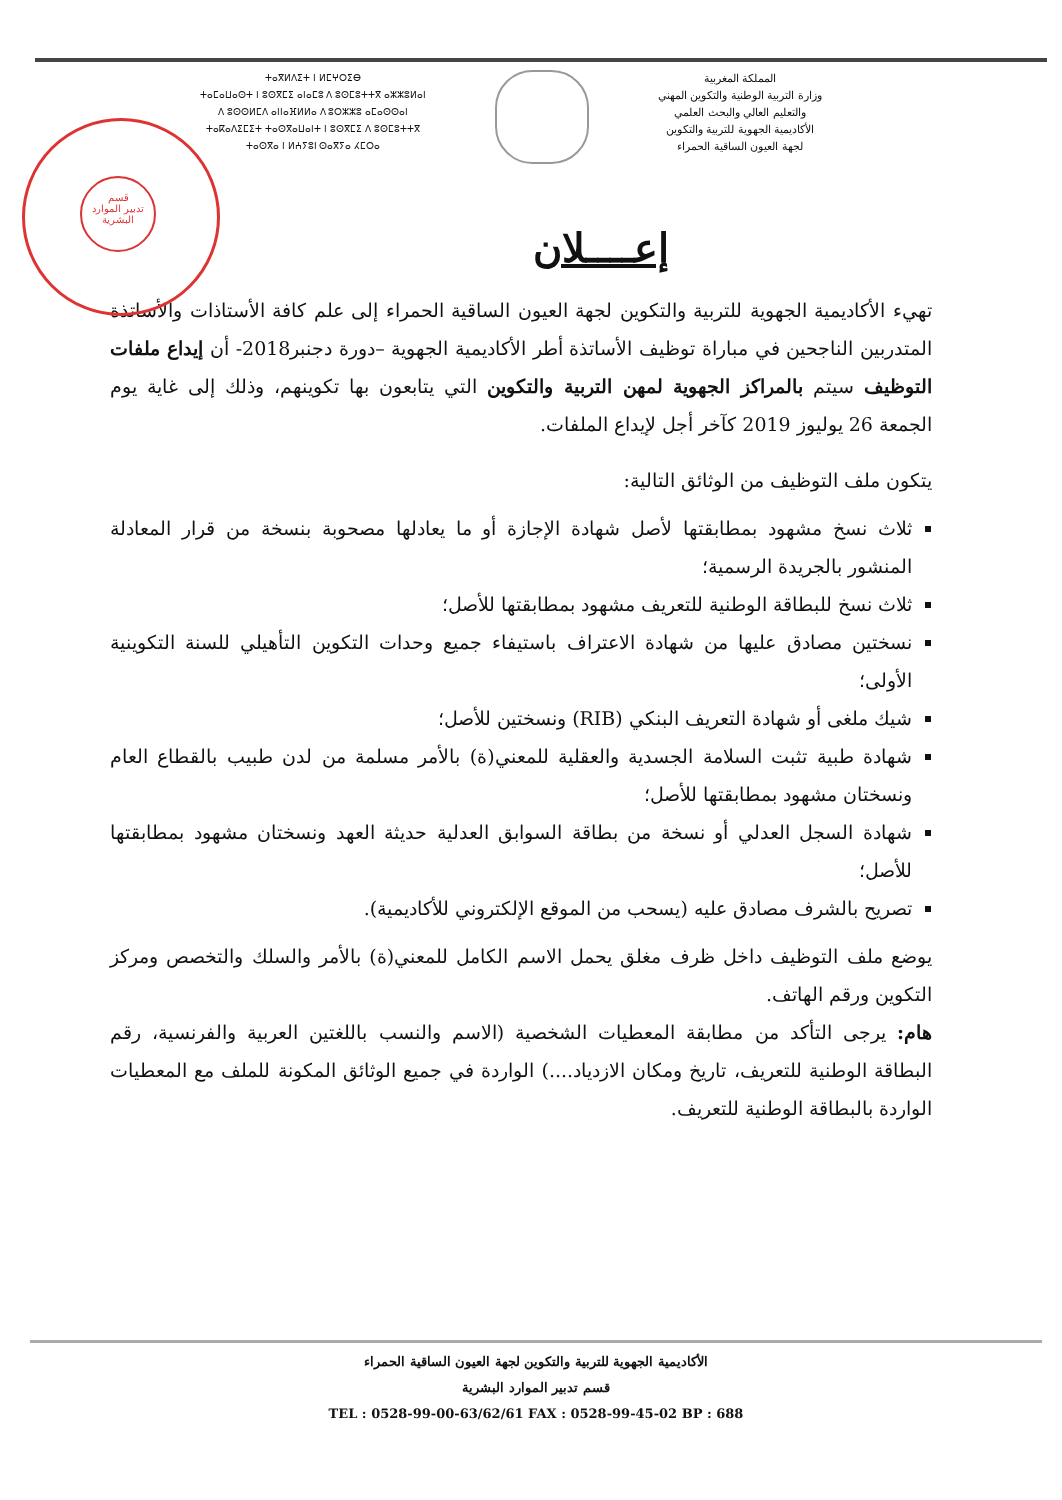ⵜⴰⴳⵍⴷⵉⵜ ⵏ ⵍⵎⵖⵔⵉⴱ
ⵜⴰⵎⴰⵡⴰⵙⵜ ⵏ ⵓⵙⴳⵎⵉ ⴰⵏⴰⵎⵓ ⴷ ⵓⵙⵎⵓⵜⵜⴳ ⴰⵣⵣⵓⵍⴰⵏ
ⴷ ⵓⵙⵙⵍⵎⴷ ⴰⵏⵏⴰⴼⵍⵍⴰ ⴷ ⵓⵔⵣⵣⵓ ⴰⵎⴰⵙⵙⴰⵏ
ⵜⴰⴽⴰⴷⵉⵎⵉⵜ ⵜⴰⵙⴳⴰⵡⴰⵏⵜ ⵏ ⵓⵙⴳⵎⵉ ⴷ ⵓⵙⵎⵓⵜⵜⴳ
ⵜⴰⵙⴳⴰ ⵏ ⵍⵄⵢⵓⵏ ⵙⴰⴳⵢⴰ ⵃⵎⵔⴰ
المملكة المغربية
وزارة التربية الوطنية والتكوين المهني
والتعليم العالي والبحث العلمي
الأكاديمية الجهوية للتربية والتكوين
لجهة العيون الساقية الحمراء
قسم
تدبير الموارد
البشرية
إعــــلان
تهيء الأكاديمية الجهوية للتربية والتكوين لجهة العيون الساقية الحمراء إلى علم كافة الأستاذات والأساتذة المتدربين الناجحين في مباراة توظيف الأساتذة أطر الأكاديمية الجهوية –دورة دجنبر2018- أن إيداع ملفات التوظيف سيتم بالمراكز الجهوية لمهن التربية والتكوين التي يتابعون بها تكوينهم، وذلك إلى غاية يوم الجمعة 26 يوليوز 2019 كآخر أجل لإيداع الملفات.
يتكون ملف التوظيف من الوثائق التالية:
ثلاث نسخ مشهود بمطابقتها لأصل شهادة الإجازة أو ما يعادلها مصحوبة بنسخة من قرار المعادلة المنشور بالجريدة الرسمية؛
ثلاث نسخ للبطاقة الوطنية للتعريف مشهود بمطابقتها للأصل؛
نسختين مصادق عليها من شهادة الاعتراف باستيفاء جميع وحدات التكوين التأهيلي للسنة التكوينية الأولى؛
شيك ملغى أو شهادة التعريف البنكي (RIB) ونسختين للأصل؛
شهادة طبية تثبت السلامة الجسدية والعقلية للمعني(ة) بالأمر مسلمة من لدن طبيب بالقطاع العام ونسختان مشهود بمطابقتها للأصل؛
شهادة السجل العدلي أو نسخة من بطاقة السوابق العدلية حديثة العهد ونسختان مشهود بمطابقتها للأصل؛
تصريح بالشرف مصادق عليه (يسحب من الموقع الإلكتروني للأكاديمية).
يوضع ملف التوظيف داخل ظرف مغلق يحمل الاسم الكامل للمعني(ة) بالأمر والسلك والتخصص ومركز التكوين ورقم الهاتف.
هام: يرجى التأكد من مطابقة المعطيات الشخصية (الاسم والنسب باللغتين العربية والفرنسية، رقم البطاقة الوطنية للتعريف، تاريخ ومكان الازدياد....) الواردة في جميع الوثائق المكونة للملف مع المعطيات الواردة بالبطاقة الوطنية للتعريف.
الأكاديمية الجهوية للتربية والتكوين لجهة العيون الساقية الحمراء
قسم تدبير الموارد البشرية
TEL : 0528-99-00-63/62/61 FAX : 0528-99-45-02 BP : 688